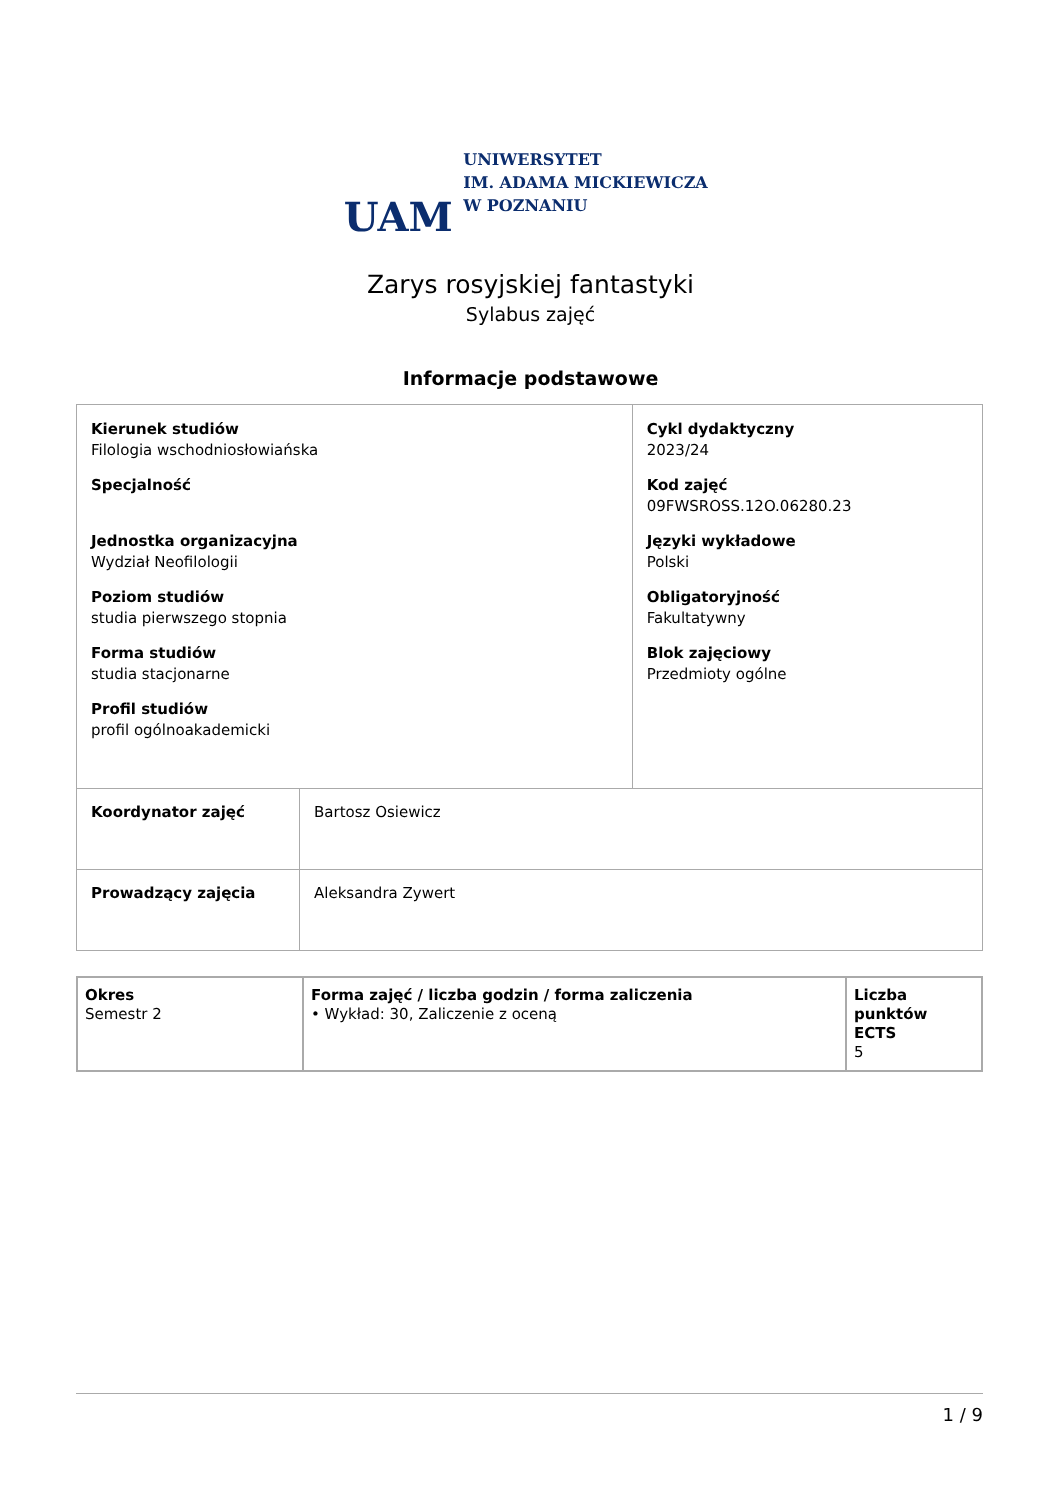UAM
UNIWERSYTET
IM. ADAMA MICKIEWICZA
W POZNANIU
Zarys rosyjskiej fantastyki
Sylabus zajęć
Informacje podstawowe
| Kierunek studiów Filologia wschodniosłowiańska Specjalność Jednostka organizacyjna Wydział Neofilologii Poziom studiów studia pierwszego stopnia Forma studiów studia stacjonarne Profil studiów profil ogólnoakademicki | | Cykl dydaktyczny 2023/24 Kod zajęć 09FWSROSS.12O.06280.23 Języki wykładowe Polski Obligatoryjność Fakultatywny Blok zajęciowy Przedmioty ogólne |
| Koordynator zajęć | Bartosz Osiewicz | |
| Prowadzący zajęcia | Aleksandra Zywert | |
| Okres Semestr 2 | Forma zajęć / liczba godzin / forma zaliczenia • Wykład: 30, Zaliczenie z oceną | Liczba punktów ECTS 5 |
1 / 9